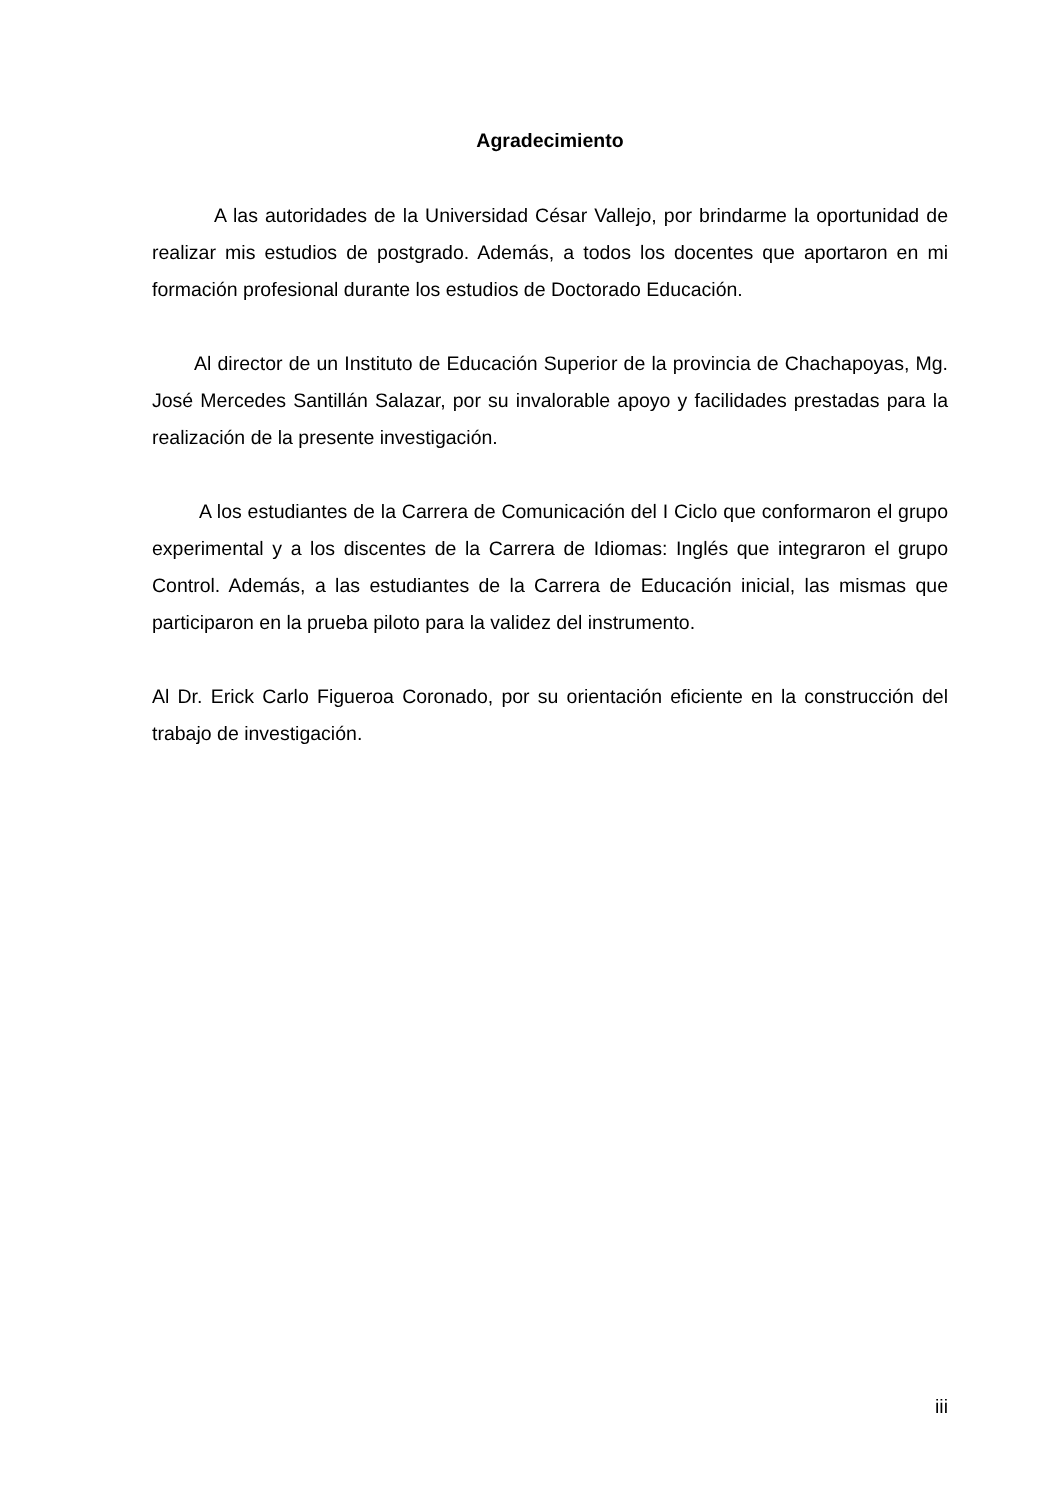Agradecimiento
A las autoridades de la Universidad César Vallejo, por brindarme la oportunidad de realizar mis estudios de postgrado. Además, a todos los docentes que aportaron en mi formación profesional durante los estudios de Doctorado Educación.
Al director de un Instituto de Educación Superior de la provincia de Chachapoyas, Mg. José Mercedes Santillán Salazar, por su invalorable apoyo y facilidades prestadas para la realización de la presente investigación.
A los estudiantes de la Carrera de Comunicación del I Ciclo que conformaron el grupo experimental y a los discentes de la Carrera de Idiomas: Inglés que integraron el grupo Control. Además, a las estudiantes de la Carrera de Educación inicial, las mismas que participaron en la prueba piloto para la validez del instrumento.
Al Dr. Erick Carlo Figueroa Coronado, por su orientación eficiente en la construcción del trabajo de investigación.
iii